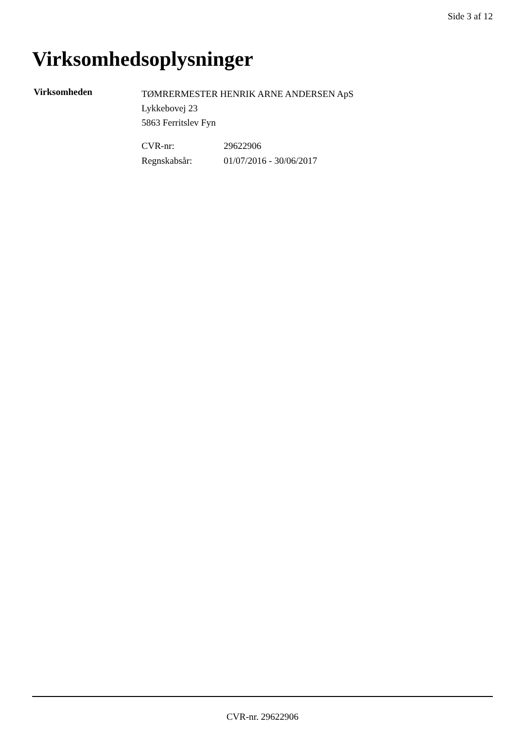Side 3 af 12
Virksomhedsoplysninger
Virksomheden
TØMRERMESTER HENRIK ARNE ANDERSEN ApS
Lykkebovej 23
5863 Ferritslev Fyn
| CVR-nr: | 29622906 |
| Regnskabsår: | 01/07/2016 - 30/06/2017 |
CVR-nr. 29622906